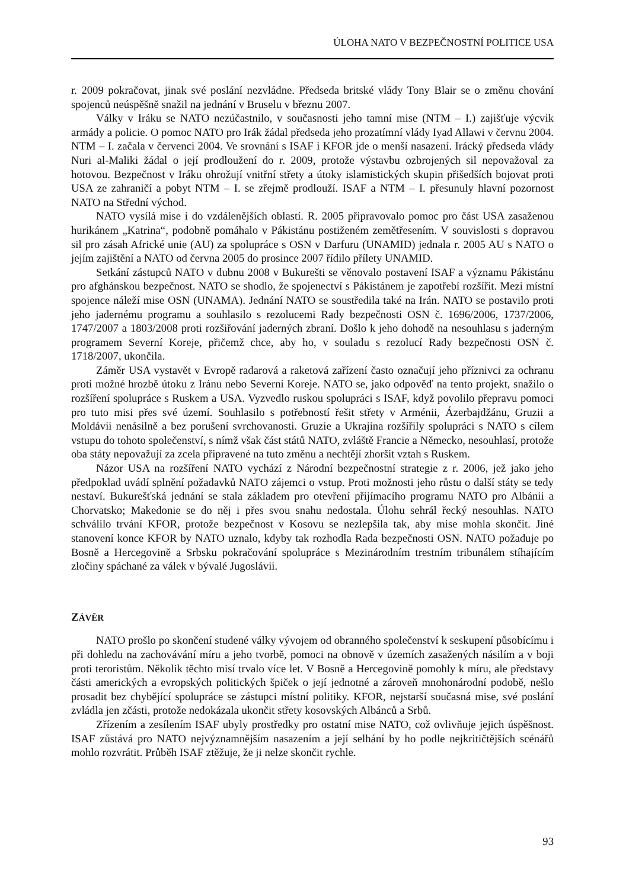ÚLOHA NATO V BEZPEČNOSTNÍ POLITICE USA
r. 2009 pokračovat, jinak své poslání nezvládne. Předseda britské vlády Tony Blair se o změnu chování spojenců neúspěšně snažil na jednání v Bruselu v březnu 2007.
Války v Iráku se NATO nezúčastnilo, v současnosti jeho tamní mise (NTM – I.) zajišťuje výcvik armády a policie. O pomoc NATO pro Irák žádal předseda jeho prozatímní vlády Iyad Allawi v červnu 2004. NTM – I. začala v červenci 2004. Ve srovnání s ISAF i KFOR jde o menší nasazení. Irácký předseda vlády Nuri al-Maliki žádal o její prodloužení do r. 2009, protože výstavbu ozbrojených sil nepovažoval za hotovou. Bezpečnost v Iráku ohrožují vnitřní střety a útoky islamistických skupin přišedších bojovat proti USA ze zahraničí a pobyt NTM – I. se zřejmě prodlouží. ISAF a NTM – I. přesunuly hlavní pozornost NATO na Střední východ.
NATO vysílá mise i do vzdálenějších oblastí. R. 2005 připravovalo pomoc pro část USA zasaženou hurikánem „Katrina“, podobně pomáhalo v Pákistánu postiženém zemětřesením. V souvislosti s dopravou sil pro zásah Africké unie (AU) za spolupráce s OSN v Darfuru (UNAMID) jednala r. 2005 AU s NATO o jejím zajištění a NATO od června 2005 do prosince 2007 řídilo přílety UNAMID.
Setkání zástupců NATO v dubnu 2008 v Bukurešti se věnovalo postavení ISAF a významu Pákistánu pro afghánskou bezpečnost. NATO se shodlo, že spojenectví s Pákistánem je zapotřebí rozšířit. Mezi místní spojence náleží mise OSN (UNAMA). Jednání NATO se soustředila také na Irán. NATO se postavilo proti jeho jadernému programu a souhlasilo s rezolucemi Rady bezpečnosti OSN č. 1696/2006, 1737/2006, 1747/2007 a 1803/2008 proti rozšiřování jaderných zbraní. Došlo k jeho dohodě na nesouhlasu s jaderným programem Severní Koreje, přičemž chce, aby ho, v souladu s rezolucí Rady bezpečnosti OSN č. 1718/2007, ukončila.
Záměr USA vystavět v Evropě radarová a raketová zařízení často označují jeho příznivci za ochranu proti možné hrozbě útoku z Iránu nebo Severní Koreje. NATO se, jako odpověď na tento projekt, snažilo o rozšíření spolupráce s Ruskem a USA. Vyzvedlo ruskou spolupráci s ISAF, když povolilo přepravu pomoci pro tuto misi přes své území. Souhlasilo s potřebností řešit střety v Arménii, Ázerbajdžánu, Gruzii a Moldávii nenásilně a bez porušení svrchovanosti. Gruzie a Ukrajina rozšířily spolupráci s NATO s cílem vstupu do tohoto společenství, s nímž však část států NATO, zvláště Francie a Německo, nesouhlasí, protože oba státy nepovažují za zcela připravené na tuto změnu a nechtějí zhoršit vztah s Ruskem.
Názor USA na rozšíření NATO vychází z Národní bezpečnostní strategie z r. 2006, jež jako jeho předpoklad uvádí splnění požadavků NATO zájemci o vstup. Proti možnosti jeho růstu o další státy se tedy nestaví. Bukurešťská jednání se stala základem pro otevření přijímacího programu NATO pro Albánii a Chorvatsko; Makedonie se do něj i přes svou snahu nedostala. Úlohu sehrál řecký nesouhlas. NATO schválilo trvání KFOR, protože bezpečnost v Kosovu se nezlepšila tak, aby mise mohla skončit. Jiné stanovení konce KFOR by NATO uznalo, kdyby tak rozhodla Rada bezpečnosti OSN. NATO požaduje po Bosně a Hercegovině a Srbsku pokračování spolupráce s Mezinárodním trestním tribunálem stíhajícím zločiny spáchané za válek v bývalé Jugoslávii.
ZÁVĚR
NATO prošlo po skončení studené války vývojem od obranného společenství k seskupení působícímu i při dohledu na zachovávání míru a jeho tvorbě, pomoci na obnově v územích zasažených násilím a v boji proti teroristům. Několik těchto misí trvalo více let. V Bosně a Hercegovině pomohly k míru, ale představy části amerických a evropských politických špiček o její jednotné a zároveň mnohonárodní podobě, nešlo prosadit bez chybějící spolupráce se zástupci místní politiky. KFOR, nejstarší současná mise, své poslání zvládla jen zčásti, protože nedokázala ukončit střety kosovských Albánců a Srbů.
Zřízením a zesílením ISAF ubyly prostředky pro ostatní mise NATO, což ovlivňuje jejich úspěšnost. ISAF zůstává pro NATO nejvýznamnějším nasazením a její selhání by ho podle nejkritičtějších scénářů mohlo rozvrátit. Průběh ISAF ztěžuje, že ji nelze skončit rychle.
93